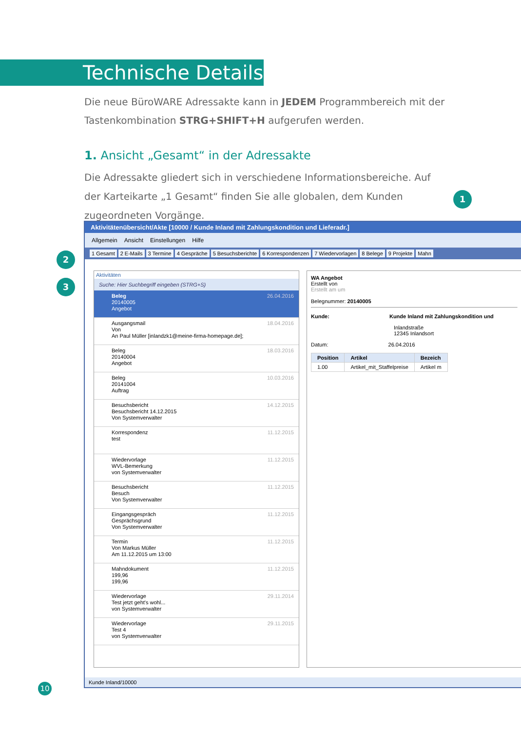Technische Details
Die neue BüroWARE Adressakte kann in JEDEM Programmbereich mit der Tastenkombination STRG+SHIFT+H aufgerufen werden.
1. Ansicht „Gesamt“ in der Adressakte
Die Adressakte gliedert sich in verschiedene Informationsbereiche. Auf der Karteikarte „1 Gesamt“ finden Sie alle globalen, dem Kunden zugeordneten Vorgänge.
1
2
3
Aktivitätenübersicht/Akte [10000 / Kunde Inland mit Zahlungskondition und Lieferadr.]
Allgemein Ansicht Einstellungen Hilfe
1 Gesamt 2 E-Mails 3 Termine 4 Gespräche 5 Besuchsberichte 6 Korrespondenzen 7 Wiedervorlagen 8 Belege 9 Projekte Mahn
Aktivitäten
Suche: Hier Suchbegriff eingeben (STRG+S)
Beleg
20140005
Angebot
26.04.2016
Ausgangsmail
Von
An Paul Müller [inlandzk1@meine-firma-homepage.de];
18.04.2016
Beleg
20140004
Angebot
18.03.2016
Beleg
20141004
Auftrag
10.03.2016
Besuchsbericht
Besuchsbericht 14.12.2015
Von Systemverwalter
14.12.2015
Korrespondenz
test
11.12.2015
Wiedervorlage
WVL-Bemerkung
von Systemverwalter
11.12.2015
Besuchsbericht
Besuch
Von Systemverwalter
11.12.2015
Eingangsgespräch
Gesprächsgrund
Von Systemverwalter
11.12.2015
Termin
Von Markus Müller
Am 11.12.2015 um 13:00
11.12.2015
Mahndokument
199,96
199,96
11.12.2015
Wiedervorlage
Test jetzt geht's wohl...
von Systemverwalter
29.11.2014
Wiedervorlage
Test 4
von Systemverwalter
29.11.2015
WA Angebot
Erstellt von
Erstellt am um
Belegnummer: 20140005
Kunde: Kunde Inland mit Zahlungskondition und
Inlandstraße
12345 Inlandsort
Datum: 26.04.2016
| Position | Artikel | Bezeich |
| --- | --- | --- |
| 1.00 | Artikel_mit_Staffelpreise | Artikel m |
Kunde Inland/10000
10